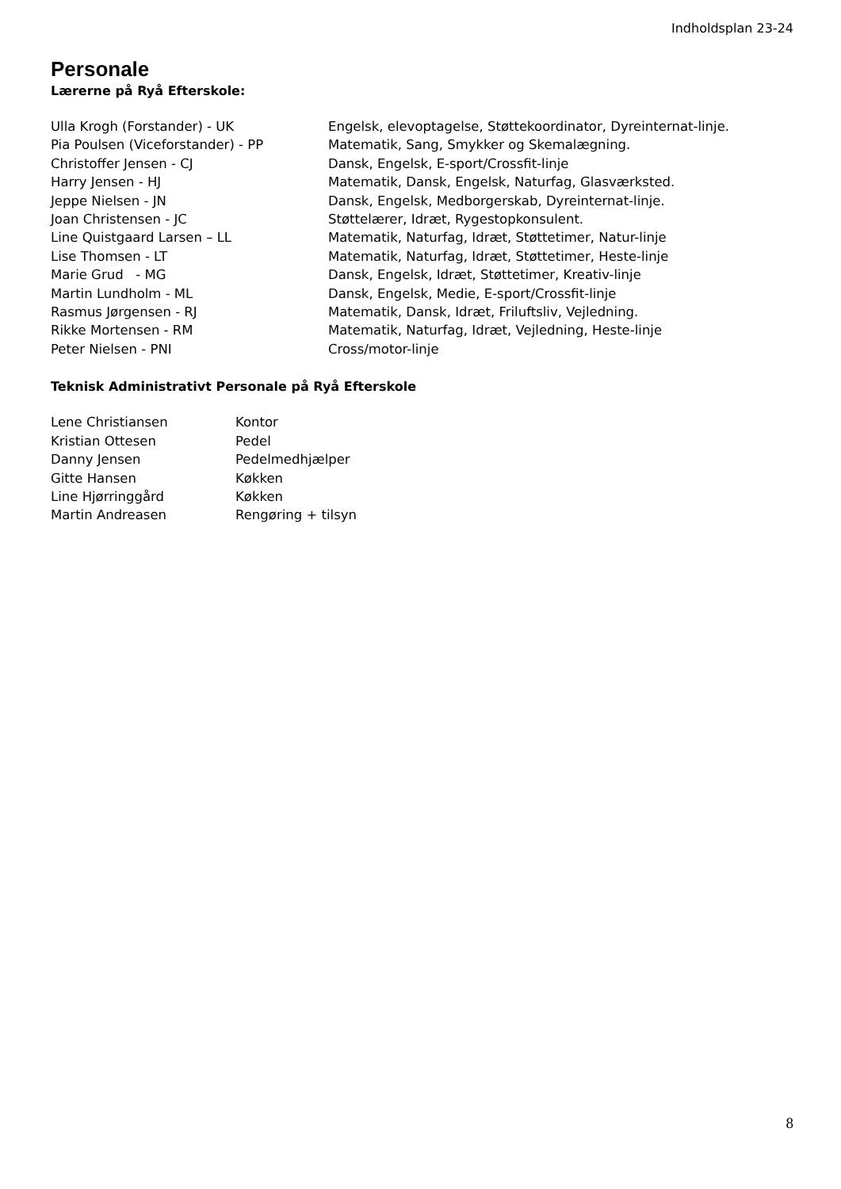Indholdsplan 23-24
Personale
Lærerne på Ryå Efterskole:
| Ulla Krogh (Forstander) - UK | Engelsk, elevoptagelse, Støttekoordinator, Dyreinternat-linje. |
| Pia Poulsen (Viceforstander) - PP | Matematik, Sang, Smykker og Skemalægning. |
| Christoffer Jensen - CJ | Dansk, Engelsk, E-sport/Crossfit-linje |
| Harry Jensen - HJ | Matematik, Dansk, Engelsk, Naturfag, Glasværksted. |
| Jeppe Nielsen - JN | Dansk, Engelsk, Medborgerskab, Dyreinternat-linje. |
| Joan Christensen - JC | Støttelærer, Idræt, Rygestopkonsulent. |
| Line Quistgaard Larsen – LL | Matematik, Naturfag, Idræt, Støttetimer, Natur-linje |
| Lise Thomsen - LT | Matematik, Naturfag, Idræt, Støttetimer, Heste-linje |
| Marie Grud - MG | Dansk, Engelsk, Idræt, Støttetimer, Kreativ-linje |
| Martin Lundholm - ML | Dansk, Engelsk, Medie, E-sport/Crossfit-linje |
| Rasmus Jørgensen - RJ | Matematik, Dansk, Idræt, Friluftsliv, Vejledning. |
| Rikke Mortensen - RM | Matematik, Naturfag, Idræt, Vejledning, Heste-linje |
| Peter Nielsen - PNI | Cross/motor-linje |
Teknisk Administrativt Personale på Ryå Efterskole
| Lene Christiansen | Kontor |
| Kristian Ottesen | Pedel |
| Danny Jensen | Pedelmedhjælper |
| Gitte Hansen | Køkken |
| Line Hjørringgård | Køkken |
| Martin Andreasen | Rengøring + tilsyn |
8